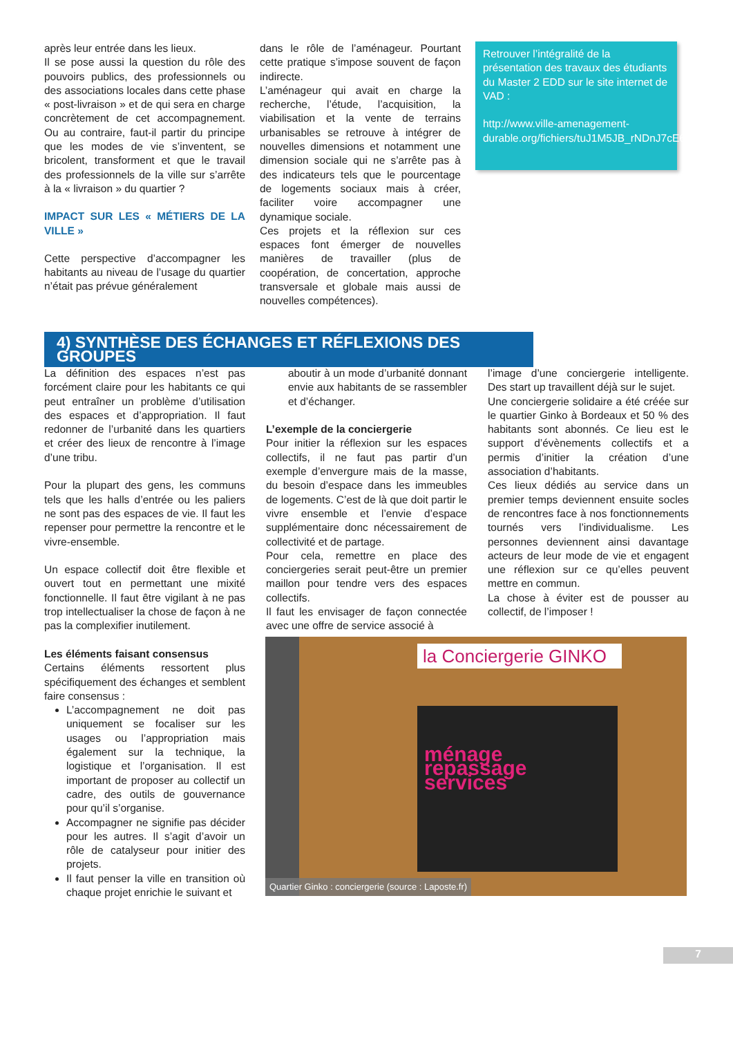après leur entrée dans les lieux.
Il se pose aussi la question du rôle des pouvoirs publics, des professionnels ou des associations locales dans cette phase « post-livraison » et de qui sera en charge concrètement de cet accompagnement. Ou au contraire, faut-il partir du principe que les modes de vie s’inventent, se bricolent, transforment et que le travail des professionnels de la ville sur s’arrête à la « livraison » du quartier ?
IMPACT SUR LES « MÉTIERS DE LA VILLE »
Cette perspective d’accompagner les habitants au niveau de l’usage du quartier n’était pas prévue généralement
dans le rôle de l’aménageur. Pourtant cette pratique s’impose souvent de façon indirecte.
L’aménageur qui avait en charge la recherche, l’étude, l’acquisition, la viabilisation et la vente de terrains urbanisables se retrouve à intégrer de nouvelles dimensions et notamment une dimension sociale qui ne s’arrête pas à des indicateurs tels que le pourcentage de logements sociaux mais à créer, faciliter voire accompagner une dynamique sociale.
Ces projets et la réflexion sur ces espaces font émerger de nouvelles manières de travailler (plus de coopération, de concertation, approche transversale et globale mais aussi de nouvelles compétences).
Retrouver l’intégralité de la présentation des travaux des étudiants du Master 2 EDD sur le site internet de VAD :
http://www.ville-amenagement-durable.org/fichiers/tuJ1M5JB_rNDnJ7cE6_inA.html
4) SYNTHÈSE DES ÉCHANGES ET RÉFLEXIONS DES GROUPES
La définition des espaces n’est pas forcément claire pour les habitants ce qui peut entraîner un problème d’utilisation des espaces et d’appropriation. Il faut redonner de l’urbanité dans les quartiers et créer des lieux de rencontre à l’image d’une tribu.
Pour la plupart des gens, les communs tels que les halls d’entrée ou les paliers ne sont pas des espaces de vie. Il faut les repenser pour permettre la rencontre et le vivre-ensemble.
Un espace collectif doit être flexible et ouvert tout en permettant une mixité fonctionnelle. Il faut être vigilant à ne pas trop intellectualiser la chose de façon à ne pas la complexifier inutilement.
Les éléments faisant consensus
Certains éléments ressortent plus spécifiquement des échanges et semblent faire consensus :
L’accompagnement ne doit pas uniquement se focaliser sur les usages ou l’appropriation mais également sur la technique, la logistique et l’organisation. Il est important de proposer au collectif un cadre, des outils de gouvernance pour qu’il s’organise.
Accompagner ne signifie pas décider pour les autres. Il s’agit d’avoir un rôle de catalyseur pour initier des projets.
Il faut penser la ville en transition où chaque projet enrichie le suivant et
aboutir à un mode d’urbanité donnant envie aux habitants de se rassembler et d’échanger.
L’exemple de la conciergerie
Pour initier la réflexion sur les espaces collectifs, il ne faut pas partir d’un exemple d’envergure mais de la masse, du besoin d’espace dans les immeubles de logements. C’est de là que doit partir le vivre ensemble et l’envie d’espace supplémentaire donc nécessairement de collectivité et de partage.
Pour cela, remettre en place des conciergeries serait peut-être un premier maillon pour tendre vers des espaces collectifs.
Il faut les envisager de façon connectée avec une offre de service associé à
l’image d’une conciergerie intelligente. Des start up travaillent déjà sur le sujet.
Une conciergerie solidaire a été créée sur le quartier Ginko à Bordeaux et 50 % des habitants sont abonnés. Ce lieu est le support d’évènements collectifs et a permis d’initier la création d’une association d’habitants.
Ces lieux dédiés au service dans un premier temps deviennent ensuite socles de rencontres face à nos fonctionnements tournés vers l’individualisme. Les personnes deviennent ainsi davantage acteurs de leur mode de vie et engagent une réflexion sur ce qu’elles peuvent mettre en commun.
La chose à éviter est de pousser au collectif, de l’imposer !
la Conciergerie GINKO
ménage repassage services
Quartier Ginko : conciergerie (source : Laposte.fr)
7